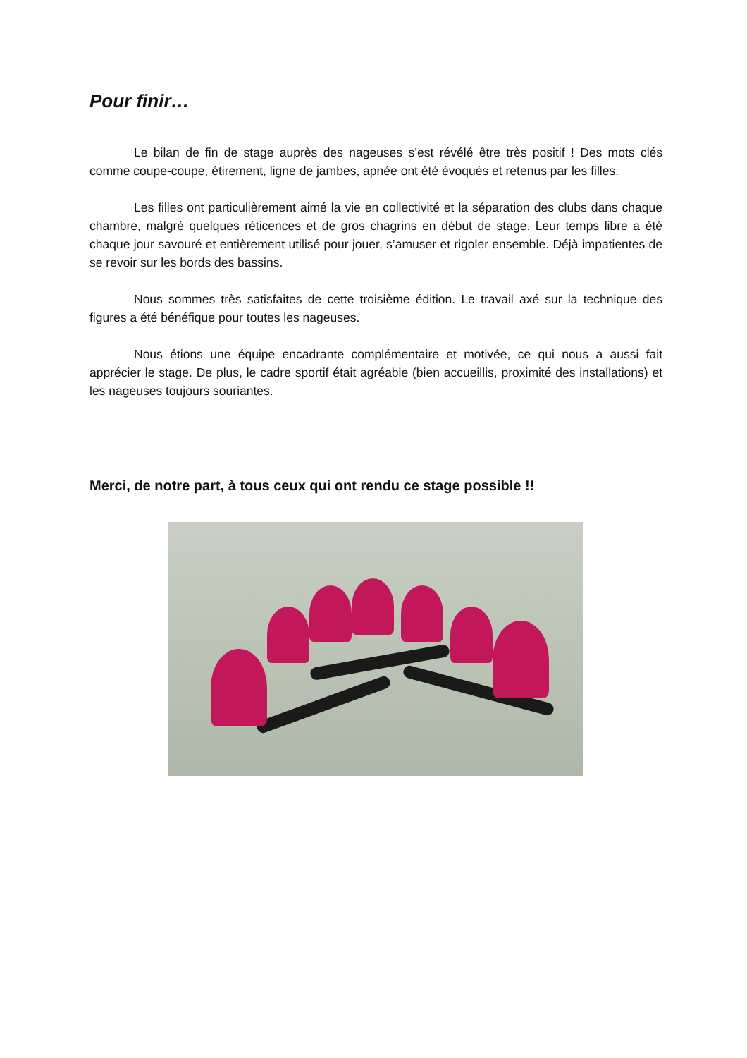Pour finir…
Le bilan de fin de stage auprès des nageuses s’est révélé être très positif ! Des mots clés comme coupe-coupe, étirement, ligne de jambes, apnée ont été évoqués et retenus par les filles.
Les filles ont particulièrement aimé la vie en collectivité et la séparation des clubs dans chaque chambre, malgré quelques réticences et de gros chagrins en début de stage. Leur temps libre a été chaque jour savouré et entièrement utilisé pour jouer, s’amuser et rigoler ensemble. Déjà impatientes de se revoir sur les bords des bassins.
Nous sommes très satisfaites de cette troisième édition. Le travail axé sur la technique des figures a été bénéfique pour toutes les nageuses.
Nous étions une équipe encadrante complémentaire et motivée, ce qui nous a aussi fait apprécier le stage. De plus, le cadre sportif était agréable (bien accueillis, proximité des installations) et les nageuses toujours souriantes.
Merci, de notre part, à tous ceux qui ont rendu ce stage possible !!